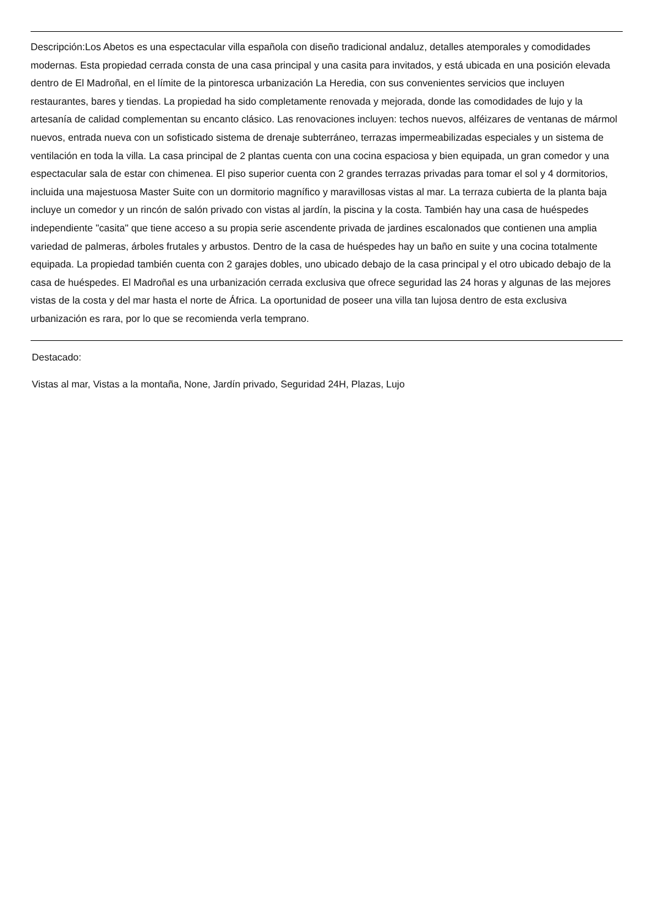Descripción:Los Abetos es una espectacular villa española con diseño tradicional andaluz, detalles atemporales y comodidades modernas. Esta propiedad cerrada consta de una casa principal y una casita para invitados, y está ubicada en una posición elevada dentro de El Madroñal, en el límite de la pintoresca urbanización La Heredia, con sus convenientes servicios que incluyen restaurantes, bares y tiendas. La propiedad ha sido completamente renovada y mejorada, donde las comodidades de lujo y la artesanía de calidad complementan su encanto clásico. Las renovaciones incluyen: techos nuevos, alféizares de ventanas de mármol nuevos, entrada nueva con un sofisticado sistema de drenaje subterráneo, terrazas impermeabilizadas especiales y un sistema de ventilación en toda la villa. La casa principal de 2 plantas cuenta con una cocina espaciosa y bien equipada, un gran comedor y una espectacular sala de estar con chimenea. El piso superior cuenta con 2 grandes terrazas privadas para tomar el sol y 4 dormitorios, incluida una majestuosa Master Suite con un dormitorio magnífico y maravillosas vistas al mar. La terraza cubierta de la planta baja incluye un comedor y un rincón de salón privado con vistas al jardín, la piscina y la costa. También hay una casa de huéspedes independiente "casita" que tiene acceso a su propia serie ascendente privada de jardines escalonados que contienen una amplia variedad de palmeras, árboles frutales y arbustos. Dentro de la casa de huéspedes hay un baño en suite y una cocina totalmente equipada. La propiedad también cuenta con 2 garajes dobles, uno ubicado debajo de la casa principal y el otro ubicado debajo de la casa de huéspedes. El Madroñal es una urbanización cerrada exclusiva que ofrece seguridad las 24 horas y algunas de las mejores vistas de la costa y del mar hasta el norte de África. La oportunidad de poseer una villa tan lujosa dentro de esta exclusiva urbanización es rara, por lo que se recomienda verla temprano.
Destacado:
Vistas al mar, Vistas a la montaña, None, Jardín privado, Seguridad 24H, Plazas, Lujo